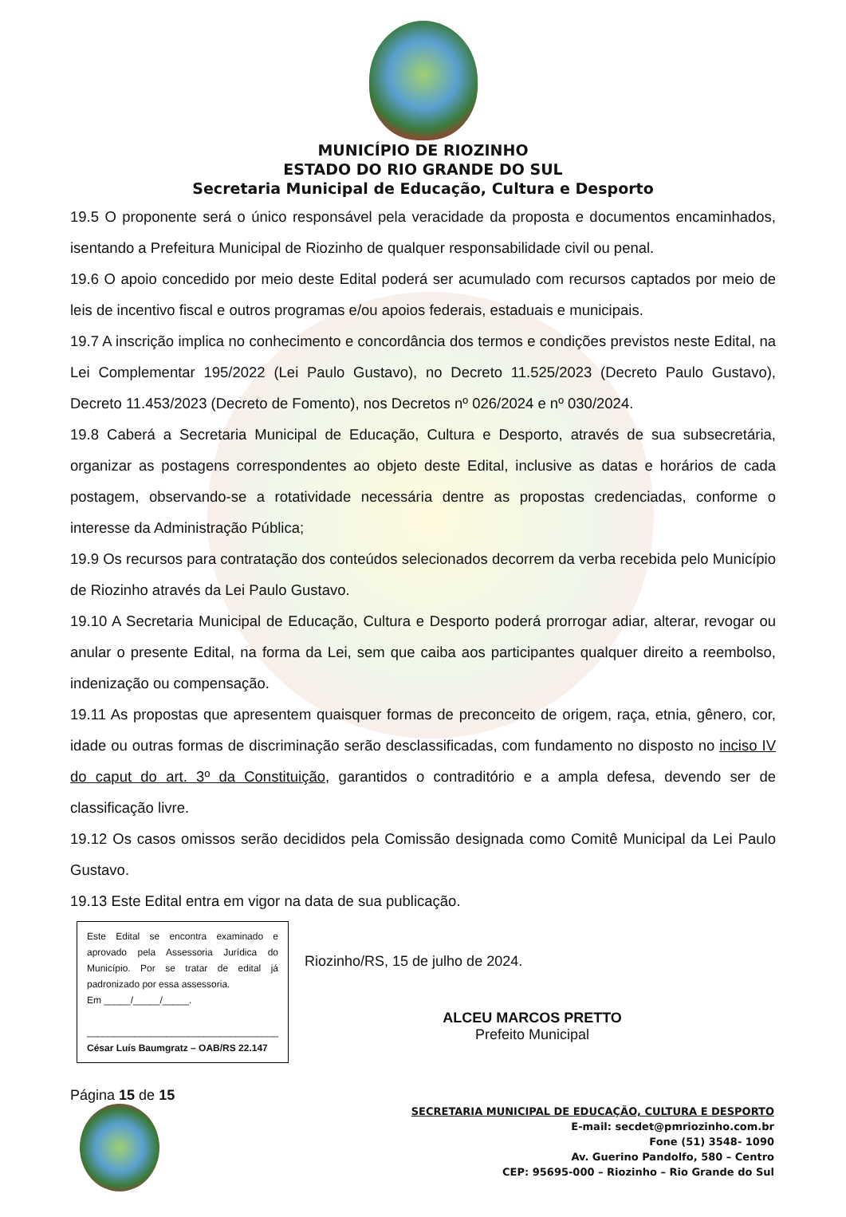MUNICÍPIO DE RIOZINHO
ESTADO DO RIO GRANDE DO SUL
Secretaria Municipal de Educação, Cultura e Desporto
19.5 O proponente será o único responsável pela veracidade da proposta e documentos encaminhados, isentando a Prefeitura Municipal de Riozinho de qualquer responsabilidade civil ou penal.
19.6 O apoio concedido por meio deste Edital poderá ser acumulado com recursos captados por meio de leis de incentivo fiscal e outros programas e/ou apoios federais, estaduais e municipais.
19.7 A inscrição implica no conhecimento e concordância dos termos e condições previstos neste Edital, na Lei Complementar 195/2022 (Lei Paulo Gustavo), no Decreto 11.525/2023 (Decreto Paulo Gustavo), Decreto 11.453/2023 (Decreto de Fomento), nos Decretos nº 026/2024 e nº 030/2024.
19.8 Caberá a Secretaria Municipal de Educação, Cultura e Desporto, através de sua subsecretária, organizar as postagens correspondentes ao objeto deste Edital, inclusive as datas e horários de cada postagem, observando-se a rotatividade necessária dentre as propostas credenciadas, conforme o interesse da Administração Pública;
19.9 Os recursos para contratação dos conteúdos selecionados decorrem da verba recebida pelo Município de Riozinho através da Lei Paulo Gustavo.
19.10 A Secretaria Municipal de Educação, Cultura e Desporto poderá prorrogar adiar, alterar, revogar ou anular o presente Edital, na forma da Lei, sem que caiba aos participantes qualquer direito a reembolso, indenização ou compensação.
19.11 As propostas que apresentem quaisquer formas de preconceito de origem, raça, etnia, gênero, cor, idade ou outras formas de discriminação serão desclassificadas, com fundamento no disposto no inciso IV do caput do art. 3º da Constituição, garantidos o contraditório e a ampla defesa, devendo ser de classificação livre.
19.12 Os casos omissos serão decididos pela Comissão designada como Comitê Municipal da Lei Paulo Gustavo.
19.13 Este Edital entra em vigor na data de sua publicação.
Este Edital se encontra examinado e aprovado pela Assessoria Jurídica do Município. Por se tratar de edital já padronizado por essa assessoria.
Em _____/_____/_____.
____________________________________
César Luís Baumgratz – OAB/RS 22.147
Riozinho/RS, 15 de julho de 2024.
ALCEU MARCOS PRETTO
Prefeito Municipal
Página 15 de 15
SECRETARIA MUNICIPAL DE EDUCAÇÃO, CULTURA E DESPORTO
E-mail: secdet@pmriozinho.com.br
Fone (51) 3548- 1090
Av. Guerino Pandolfo, 580 – Centro
CEP: 95695-000 – Riozinho – Rio Grande do Sul